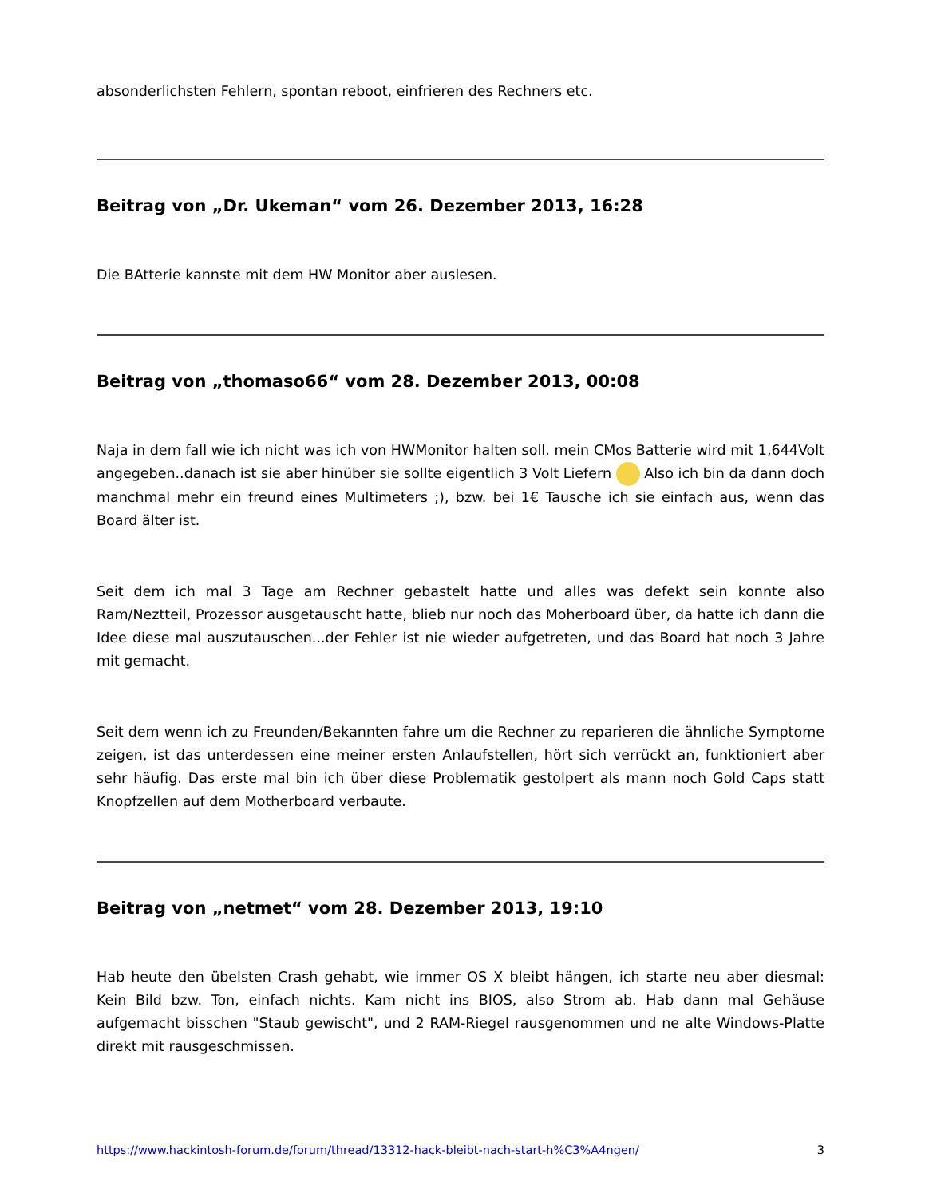absonderlichsten Fehlern, spontan reboot, einfrieren des Rechners etc.
Beitrag von „Dr. Ukeman“ vom 26. Dezember 2013, 16:28
Die BAtterie kannste mit dem HW Monitor aber auslesen.
Beitrag von „thomaso66“ vom 28. Dezember 2013, 00:08
Naja in dem fall wie ich nicht was ich von HWMonitor halten soll. mein CMos Batterie wird mit 1,644Volt angegeben..danach ist sie aber hinüber sie sollte eigentlich 3 Volt Liefern Also ich bin da dann doch manchmal mehr ein freund eines Multimeters ;), bzw. bei 1€ Tausche ich sie einfach aus, wenn das Board älter ist.
Seit dem ich mal 3 Tage am Rechner gebastelt hatte und alles was defekt sein konnte also Ram/Neztteil, Prozessor ausgetauscht hatte, blieb nur noch das Moherboard über, da hatte ich dann die Idee diese mal auszutauschen...der Fehler ist nie wieder aufgetreten, und das Board hat noch 3 Jahre mit gemacht.
Seit dem wenn ich zu Freunden/Bekannten fahre um die Rechner zu reparieren die ähnliche Symptome zeigen, ist das unterdessen eine meiner ersten Anlaufstellen, hört sich verrückt an, funktioniert aber sehr häufig. Das erste mal bin ich über diese Problematik gestolpert als mann noch Gold Caps statt Knopfzellen auf dem Motherboard verbaute.
Beitrag von „netmet“ vom 28. Dezember 2013, 19:10
Hab heute den übelsten Crash gehabt, wie immer OS X bleibt hängen, ich starte neu aber diesmal: Kein Bild bzw. Ton, einfach nichts. Kam nicht ins BIOS, also Strom ab. Hab dann mal Gehäuse aufgemacht bisschen "Staub gewischt", und 2 RAM-Riegel rausgenommen und ne alte Windows-Platte direkt mit rausgeschmissen.
https://www.hackintosh-forum.de/forum/thread/13312-hack-bleibt-nach-start-h%C3%A4ngen/ 3